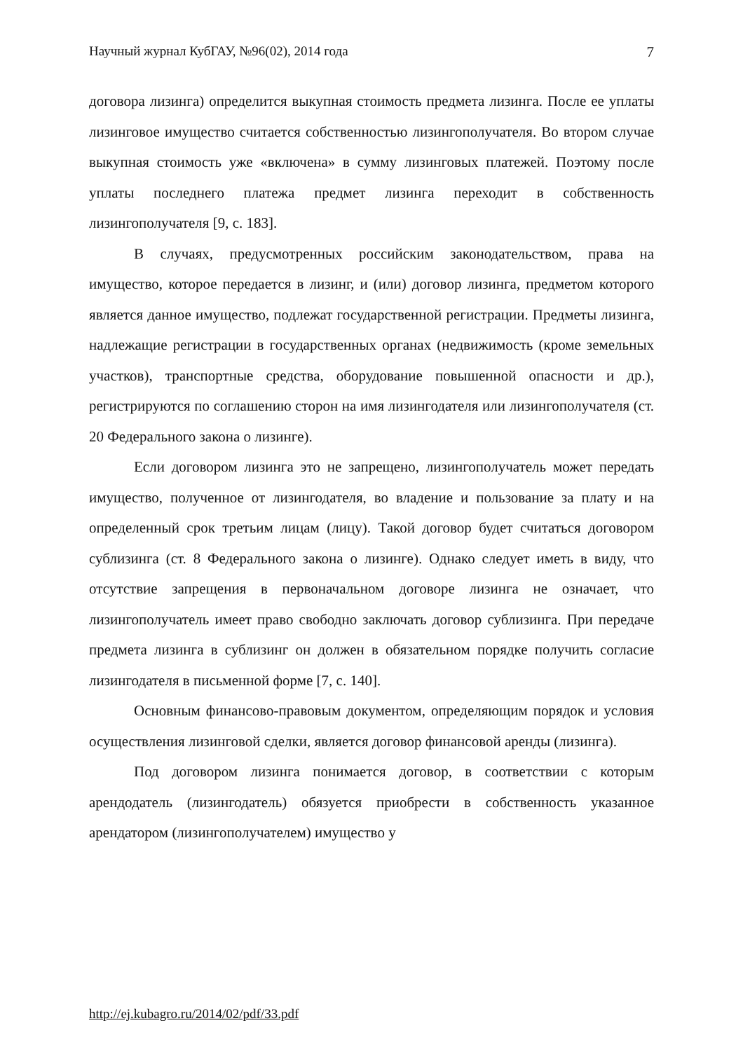Научный журнал КубГАУ, №96(02), 2014 года 7
договора лизинга) определится выкупная стоимость предмета лизинга. После ее уплаты лизинговое имущество считается собственностью лизингополучателя. Во втором случае выкупная стоимость уже «включена» в сумму лизинговых платежей. Поэтому после уплаты последнего платежа предмет лизинга переходит в собственность лизингополучателя [9, с. 183].
В случаях, предусмотренных российским законодательством, права на имущество, которое передается в лизинг, и (или) договор лизинга, предметом которого является данное имущество, подлежат государственной регистрации. Предметы лизинга, надлежащие регистрации в государственных органах (недвижимость (кроме земельных участков), транспортные средства, оборудование повышенной опасности и др.), регистрируются по соглашению сторон на имя лизингодателя или лизингополучателя (ст. 20 Федерального закона о лизинге).
Если договором лизинга это не запрещено, лизингополучатель может передать имущество, полученное от лизингодателя, во владение и пользование за плату и на определенный срок третьим лицам (лицу). Такой договор будет считаться договором сублизинга (ст. 8 Федерального закона о лизинге). Однако следует иметь в виду, что отсутствие запрещения в первоначальном договоре лизинга не означает, что лизингополучатель имеет право свободно заключать договор сублизинга. При передаче предмета лизинга в сублизинг он должен в обязательном порядке получить согласие лизингодателя в письменной форме [7, с. 140].
Основным финансово-правовым документом, определяющим порядок и условия осуществления лизинговой сделки, является договор финансовой аренды (лизинга).
Под договором лизинга понимается договор, в соответствии с которым арендодатель (лизингодатель) обязуется приобрести в собственность указанное арендатором (лизингополучателем) имущество у
http://ej.kubagro.ru/2014/02/pdf/33.pdf